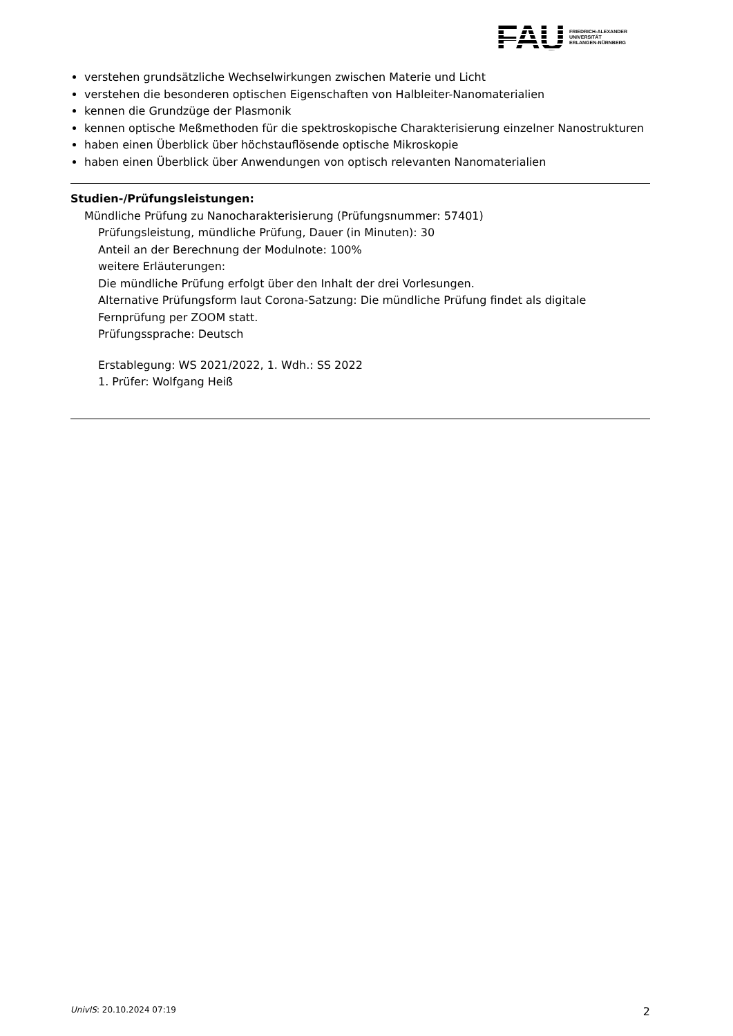FAU
FRIEDRICH-ALEXANDER
UNIVERSITÄT
ERLANGEN-NÜRNBERG
verstehen grundsätzliche Wechselwirkungen zwischen Materie und Licht
verstehen die besonderen optischen Eigenschaften von Halbleiter-Nanomaterialien
kennen die Grundzüge der Plasmonik
kennen optische Meßmethoden für die spektroskopische Charakterisierung einzelner Nanostrukturen
haben einen Überblick über höchstauflösende optische Mikroskopie
haben einen Überblick über Anwendungen von optisch relevanten Nanomaterialien
Studien-/Prüfungsleistungen:
Mündliche Prüfung zu Nanocharakterisierung (Prüfungsnummer: 57401)
Prüfungsleistung, mündliche Prüfung, Dauer (in Minuten): 30
Anteil an der Berechnung der Modulnote: 100%
weitere Erläuterungen:
Die mündliche Prüfung erfolgt über den Inhalt der drei Vorlesungen.
Alternative Prüfungsform laut Corona-Satzung: Die mündliche Prüfung findet als digitale Fernprüfung per ZOOM statt.
Prüfungssprache: Deutsch
Erstablegung: WS 2021/2022, 1. Wdh.: SS 2022
1. Prüfer: Wolfgang Heiß
UnivIS: 20.10.2024 07:19 2